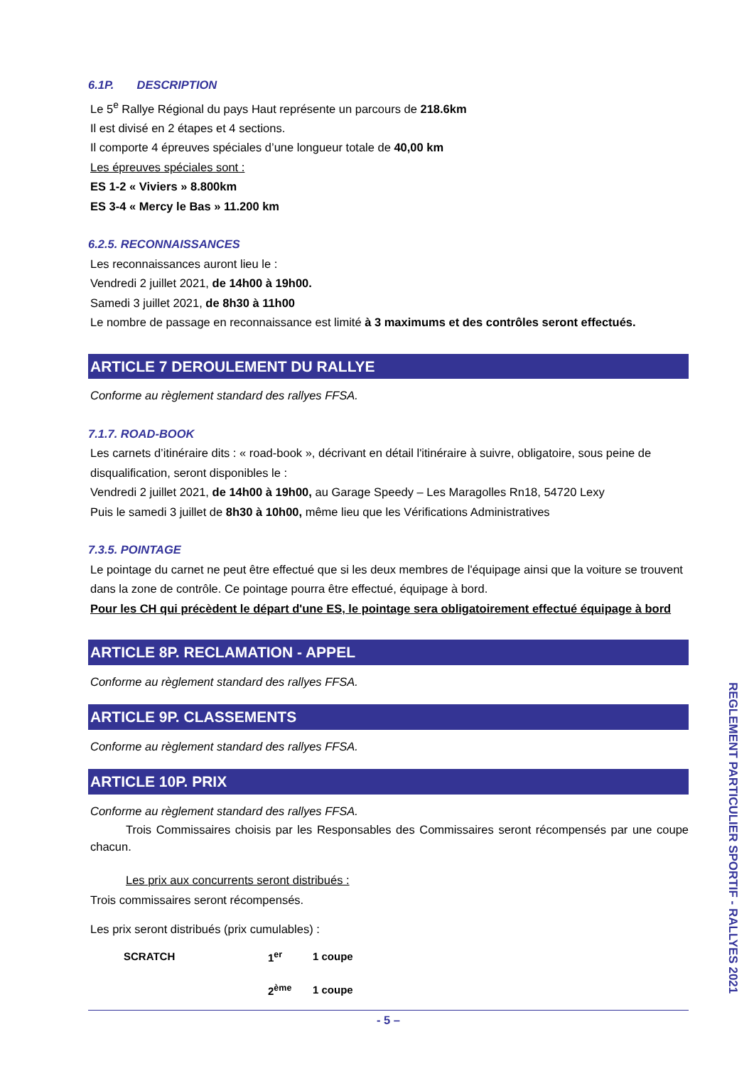6.1P. DESCRIPTION
Le 5<sup>e</sup> Rallye Régional du pays Haut représente un parcours de 218.6km
Il est divisé en 2 étapes et 4 sections.
Il comporte 4 épreuves spéciales d’une longueur totale de 40,00 km
Les épreuves spéciales sont :
ES 1-2 « Viviers » 8.800km
ES 3-4 « Mercy le Bas » 11.200 km
6.2.5. RECONNAISSANCES
Les reconnaissances auront lieu le :
Vendredi 2 juillet 2021, de 14h00 à 19h00.
Samedi 3 juillet 2021, de 8h30 à 11h00
Le nombre de passage en reconnaissance est limité à 3 maximums et des contrôles seront effectués.
ARTICLE 7 DEROULEMENT DU RALLYE
Conforme au règlement standard des rallyes FFSA.
7.1.7. ROAD-BOOK
Les carnets d’itinéraire dits : « road-book », décrivant en détail l'itinéraire à suivre, obligatoire, sous peine de disqualification, seront disponibles le :
Vendredi 2 juillet 2021, de 14h00 à 19h00, au Garage Speedy – Les Maragolles Rn18, 54720 Lexy
Puis le samedi 3 juillet de 8h30 à 10h00, même lieu que les Vérifications Administratives
7.3.5. POINTAGE
Le pointage du carnet ne peut être effectué que si les deux membres de l'équipage ainsi que la voiture se trouvent dans la zone de contrôle. Ce pointage pourra être effectué, équipage à bord.
Pour les CH qui précèdent le départ d'une ES, le pointage sera obligatoirement effectué équipage à bord
ARTICLE 8P. RECLAMATION - APPEL
Conforme au règlement standard des rallyes FFSA.
ARTICLE 9P. CLASSEMENTS
Conforme au règlement standard des rallyes FFSA.
ARTICLE 10P. PRIX
Conforme au règlement standard des rallyes FFSA.
Trois Commissaires choisis par les Responsables des Commissaires seront récompensés par une coupe chacun.
Les prix aux concurrents seront distribués :
Trois commissaires seront récompensés.
Les prix seront distribués (prix cumulables) :
| SCRATCH | 1<sup>er</sup> | 1 coupe |
| | 2<sup>ème</sup> | 1 coupe |
- 5 –
REGLEMENT PARTICULIER SPORTIF - RALLYES 2021